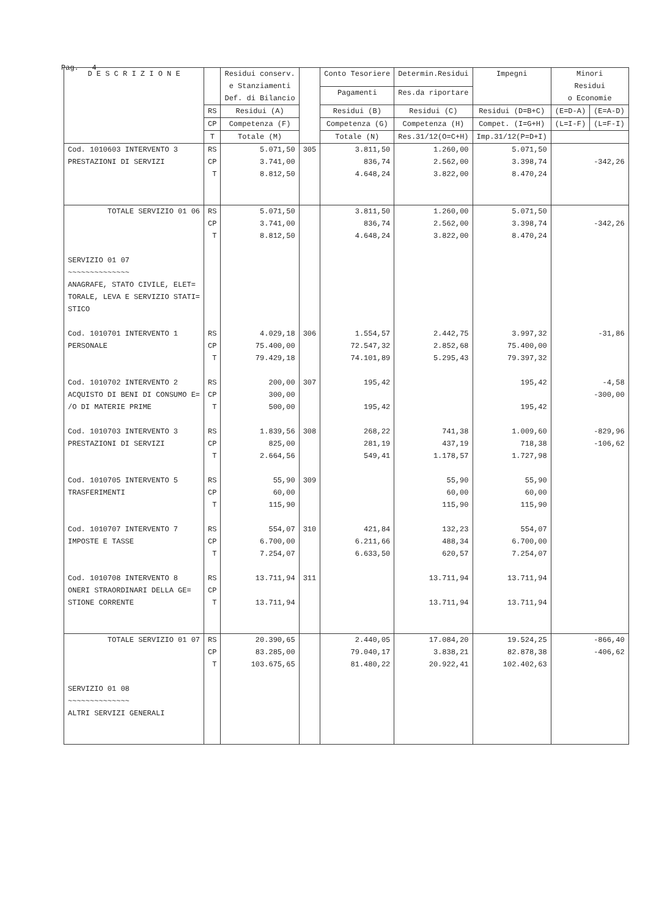Pag. 4
| D E S C R I Z I O N E | | Residui conserv. e Stanziamenti Def. di Bilancio | | Conto Tesoriere | Determin.Residui | Impegni | Minori Residui o Economie | |
| --- | --- | --- | --- | --- | --- | --- | --- | --- |
| | | | | Pagamenti | Res.da riportare | | | |
| | RS | Residui (A) | | Residui (B) | Residui (C) | Residui (D=B+C) | (E=D-A) | (E=A-D) |
| | CP | Competenza (F) | | Competenza (G) | Competenza (H) | Compet. (I=G+H) | (L=I-F) | (L=F-I) |
| | T | Totale (M) | | Totale (N) | Res.31/12(O=C+H) | Imp.31/12(P=D+I) | | |
| Cod. 1010603 INTERVENTO 3 | RS | 5.071,50 | 305 | 3.811,50 | 1.260,00 | 5.071,50 | | |
| PRESTAZIONI DI SERVIZI | CP | 3.741,00 | | 836,74 | 2.562,00 | 3.398,74 | -342,26 | |
| | T | 8.812,50 | | 4.648,24 | 3.822,00 | 8.470,24 | | |
| TOTALE SERVIZIO 01 06 | RS | 5.071,50 | | 3.811,50 | 1.260,00 | 5.071,50 | | |
| | CP | 3.741,00 | | 836,74 | 2.562,00 | 3.398,74 | -342,26 | |
| | T | 8.812,50 | | 4.648,24 | 3.822,00 | 8.470,24 | | |
| SERVIZIO 01 07 ~~~~~~~~~~~~~~ ANAGRAFE, STATO CIVILE, ELET= TORALE, LEVA E SERVIZIO STATI= STICO | | | | | | | | |
| Cod. 1010701 INTERVENTO 1 | RS | 4.029,18 | 306 | 1.554,57 | 2.442,75 | 3.997,32 | -31,86 | |
| PERSONALE | CP | 75.400,00 | | 72.547,32 | 2.852,68 | 75.400,00 | | |
| | T | 79.429,18 | | 74.101,89 | 5.295,43 | 79.397,32 | | |
| Cod. 1010702 INTERVENTO 2 | RS | 200,00 | 307 | 195,42 | | 195,42 | -4,58 | |
| ACQUISTO DI BENI DI CONSUMO E= | CP | 300,00 | | | | | -300,00 | |
| /O DI MATERIE PRIME | T | 500,00 | | 195,42 | | 195,42 | | |
| Cod. 1010703 INTERVENTO 3 | RS | 1.839,56 | 308 | 268,22 | 741,38 | 1.009,60 | -829,96 | |
| PRESTAZIONI DI SERVIZI | CP | 825,00 | | 281,19 | 437,19 | 718,38 | -106,62 | |
| | T | 2.664,56 | | 549,41 | 1.178,57 | 1.727,98 | | |
| Cod. 1010705 INTERVENTO 5 | RS | 55,90 | 309 | | 55,90 | 55,90 | | |
| TRASFERIMENTI | CP | 60,00 | | | 60,00 | 60,00 | | |
| | T | 115,90 | | | 115,90 | 115,90 | | |
| Cod. 1010707 INTERVENTO 7 | RS | 554,07 | 310 | 421,84 | 132,23 | 554,07 | | |
| IMPOSTE E TASSE | CP | 6.700,00 | | 6.211,66 | 488,34 | 6.700,00 | | |
| | T | 7.254,07 | | 6.633,50 | 620,57 | 7.254,07 | | |
| Cod. 1010708 INTERVENTO 8 | RS | 13.711,94 | 311 | | 13.711,94 | 13.711,94 | | |
| ONERI STRAORDINARI DELLA GE= | CP | | | | | | | |
| STIONE CORRENTE | T | 13.711,94 | | | 13.711,94 | 13.711,94 | | |
| TOTALE SERVIZIO 01 07 | RS | 20.390,65 | | 2.440,05 | 17.084,20 | 19.524,25 | -866,40 | |
| | CP | 83.285,00 | | 79.040,17 | 3.838,21 | 82.878,38 | -406,62 | |
| | T | 103.675,65 | | 81.480,22 | 20.922,41 | 102.402,63 | | |
| SERVIZIO 01 08 ~~~~~~~~~~~~~~ ALTRI SERVIZI GENERALI | | | | | | | | |